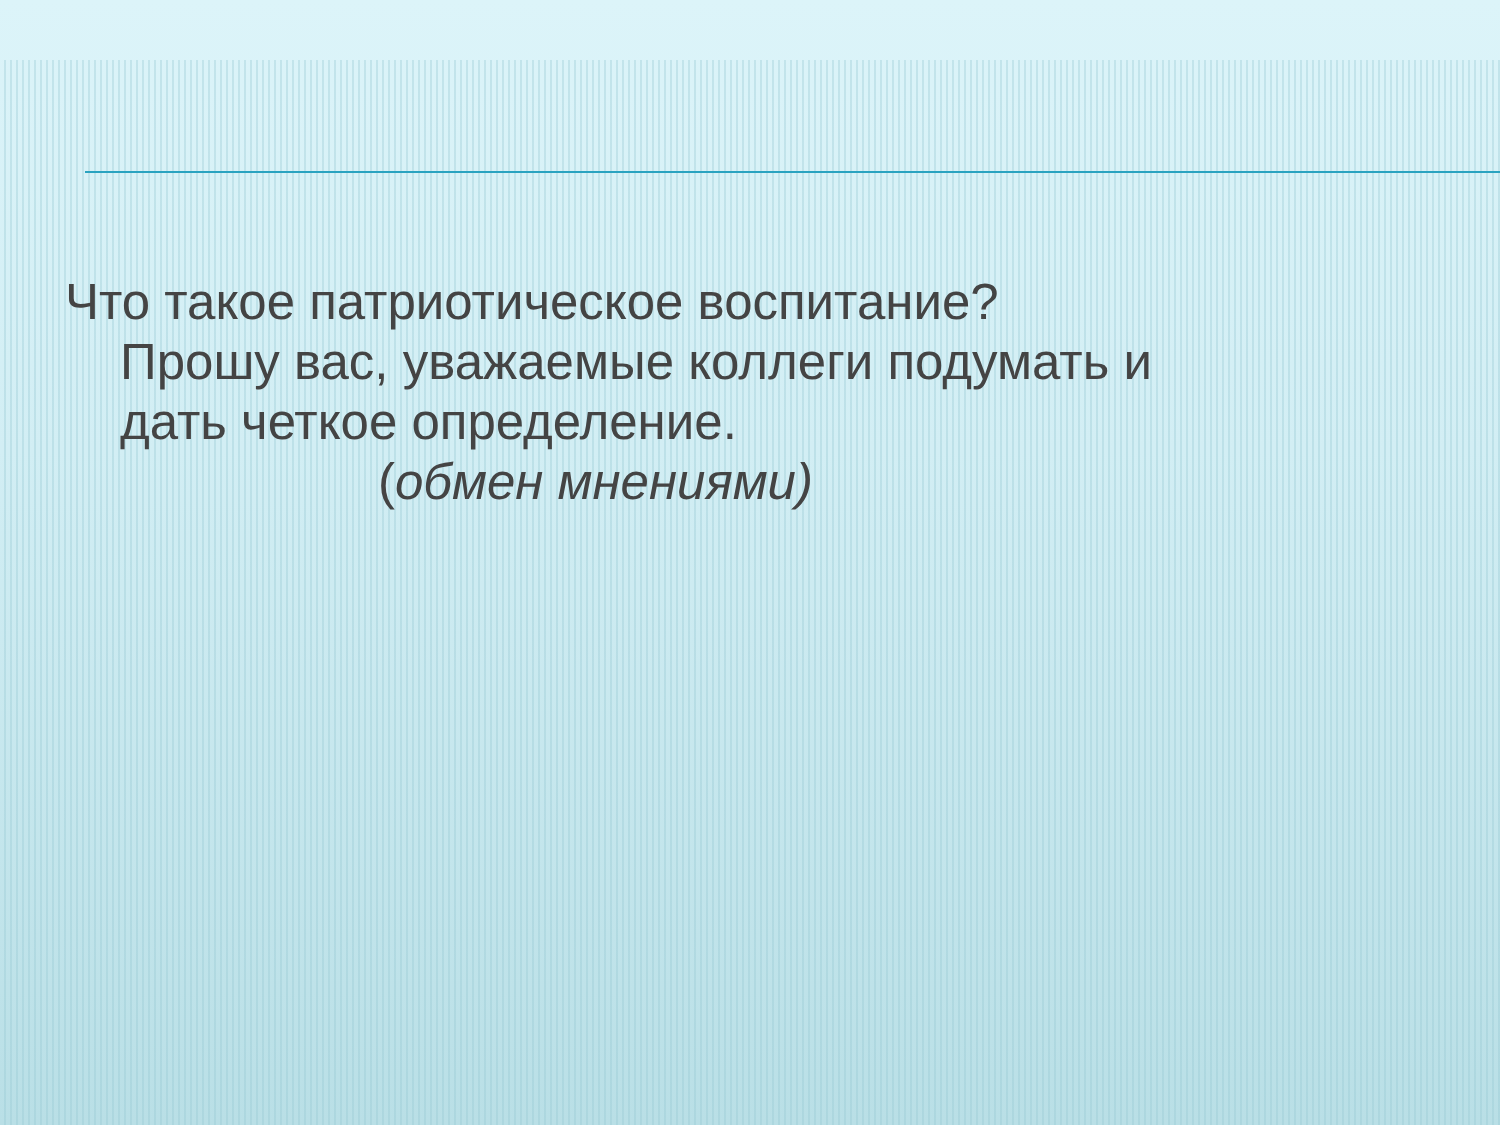Что такое патриотическое воспитание?
Прошу вас, уважаемые коллеги подумать и
дать четкое определение.
(обмен мнениями)